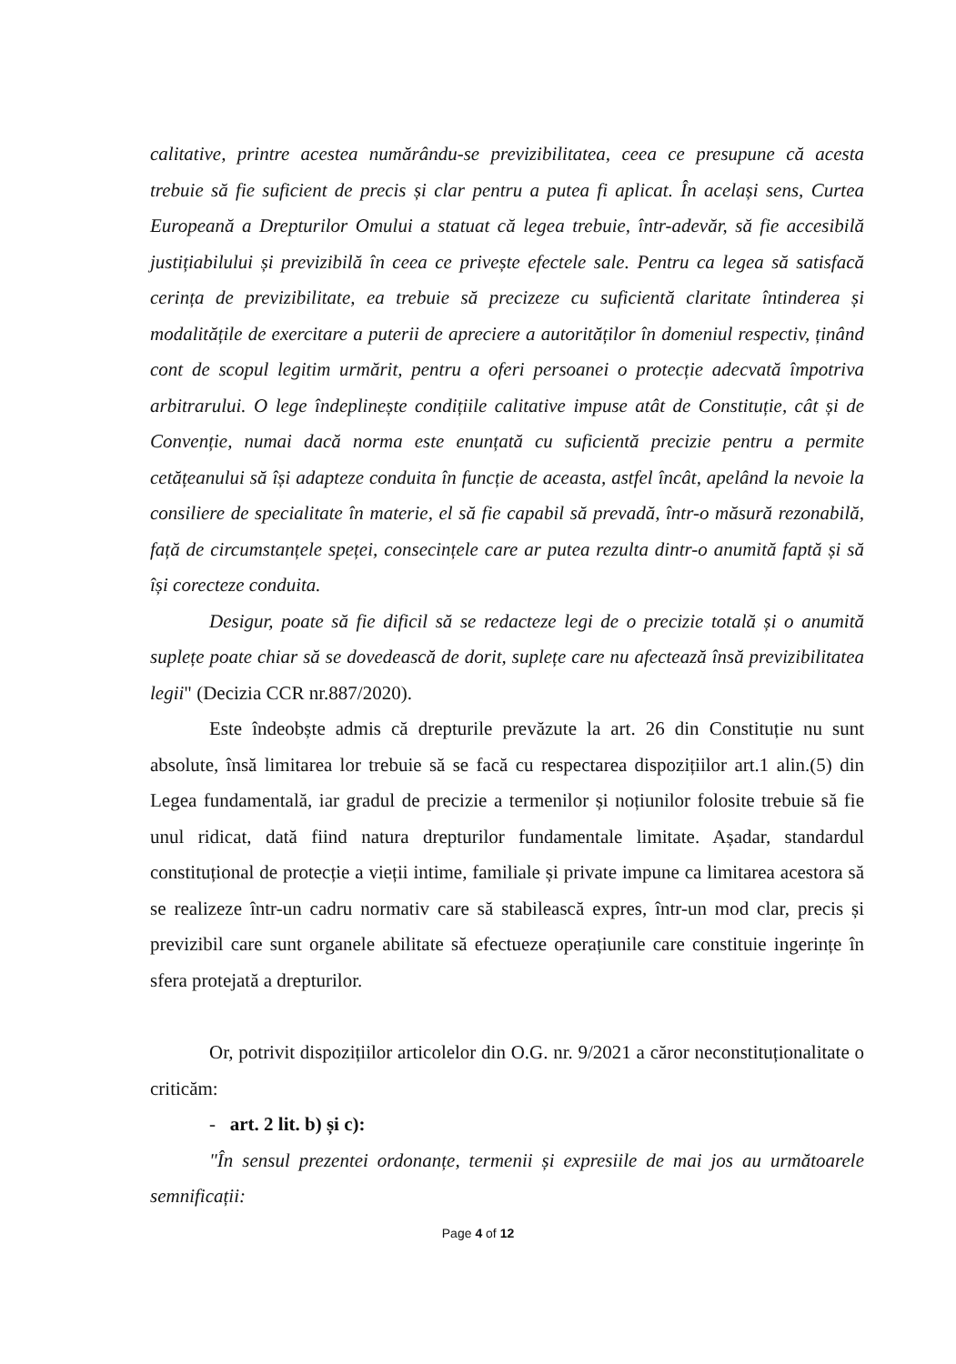calitative, printre acestea numărându-se previzibilitatea, ceea ce presupune că acesta trebuie să fie suficient de precis și clar pentru a putea fi aplicat. În același sens, Curtea Europeană a Drepturilor Omului a statuat că legea trebuie, într-adevăr, să fie accesibilă justițiabilului și previzibilă în ceea ce privește efectele sale. Pentru ca legea să satisfacă cerința de previzibilitate, ea trebuie să precizeze cu suficientă claritate întinderea și modalitățile de exercitare a puterii de apreciere a autorităților în domeniul respectiv, ținând cont de scopul legitim urmărit, pentru a oferi persoanei o protecție adecvată împotriva arbitrarului. O lege îndeplinește condițiile calitative impuse atât de Constituție, cât și de Convenție, numai dacă norma este enunțată cu suficientă precizie pentru a permite cetățeanului să își adapteze conduita în funcție de aceasta, astfel încât, apelând la nevoie la consiliere de specialitate în materie, el să fie capabil să prevadă, într-o măsură rezonabilă, față de circumstanțele speței, consecințele care ar putea rezulta dintr-o anumită faptă și să își corecteze conduita.
Desigur, poate să fie dificil să se redacteze legi de o precizie totală și o anumită suplețe poate chiar să se dovedească de dorit, suplețe care nu afectează însă previzibilitatea legii" (Decizia CCR nr.887/2020).
Este îndeobște admis că drepturile prevăzute la art. 26 din Constituție nu sunt absolute, însă limitarea lor trebuie să se facă cu respectarea dispozițiilor art.1 alin.(5) din Legea fundamentală, iar gradul de precizie a termenilor și noțiunilor folosite trebuie să fie unul ridicat, dată fiind natura drepturilor fundamentale limitate. Așadar, standardul constituțional de protecție a vieții intime, familiale și private impune ca limitarea acestora să se realizeze într-un cadru normativ care să stabilească expres, într-un mod clar, precis și previzibil care sunt organele abilitate să efectueze operațiunile care constituie ingerințe în sfera protejată a drepturilor.
Or, potrivit dispozițiilor articolelor din O.G. nr. 9/2021 a căror neconstituționalitate o criticăm:
- art. 2 lit. b) și c):
"În sensul prezentei ordonanțe, termenii și expresiile de mai jos au următoarele semnificații:
Page 4 of 12